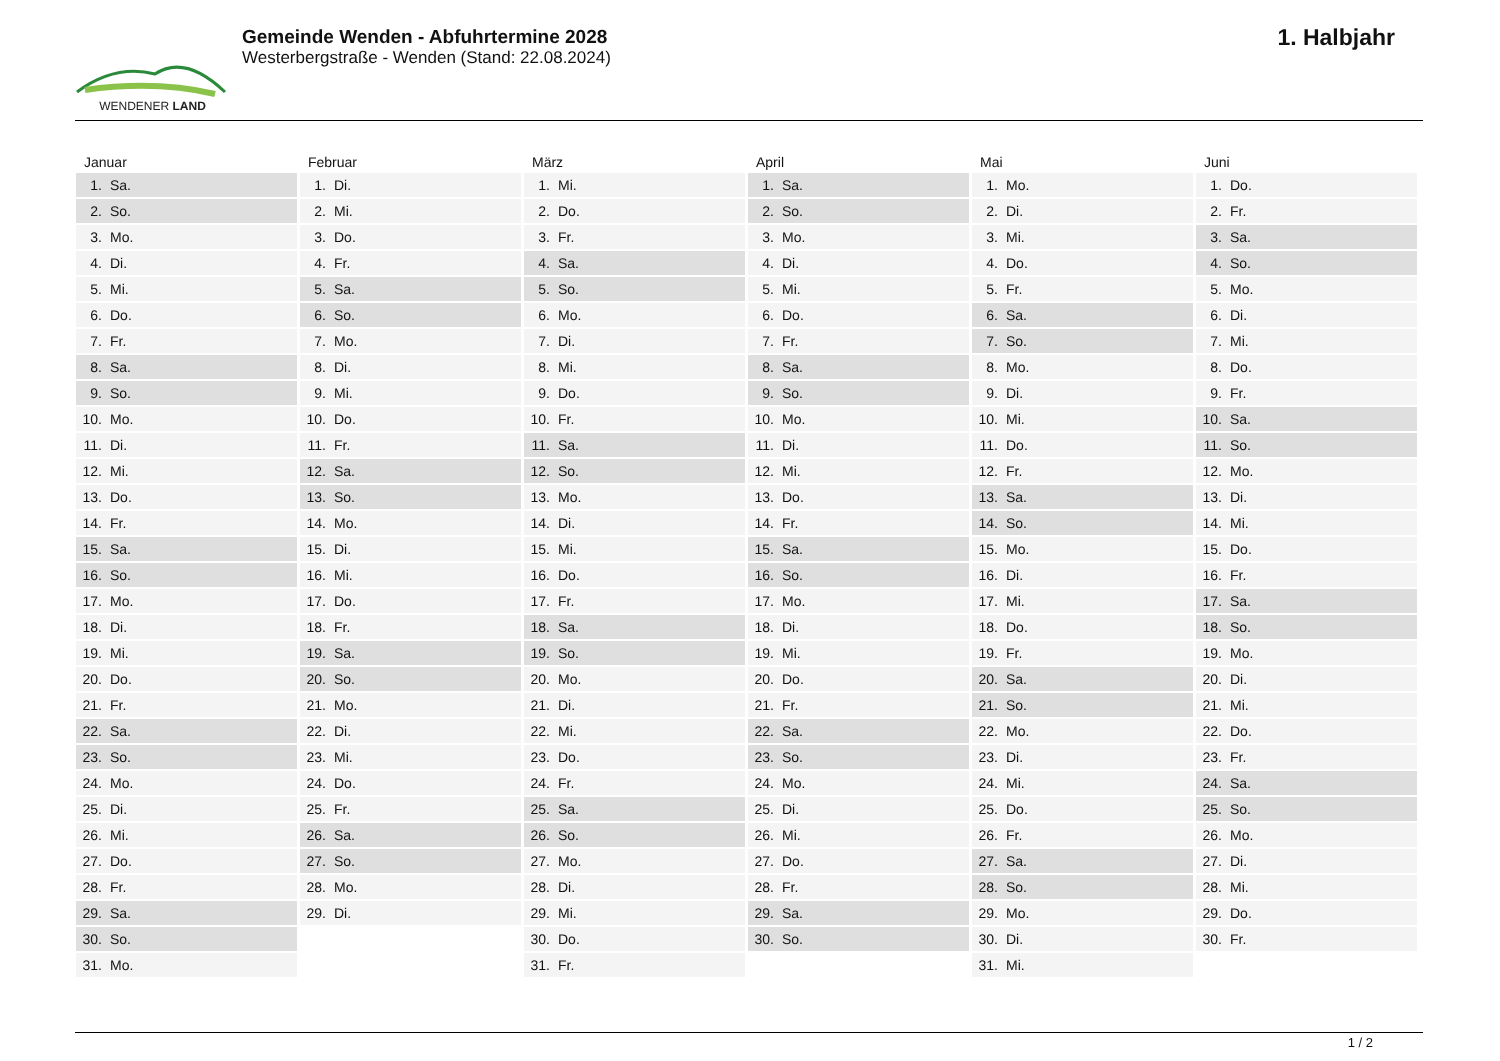WENDENER LAND
Gemeinde Wenden - Abfuhrtermine 2028
Westerbergstraße - Wenden (Stand: 22.08.2024)
1. Halbjahr
Januar
1. Sa.
2. So.
3. Mo.
4. Di.
5. Mi.
6. Do.
7. Fr.
8. Sa.
9. So.
10. Mo.
11. Di.
12. Mi.
13. Do.
14. Fr.
15. Sa.
16. So.
17. Mo.
18. Di.
19. Mi.
20. Do.
21. Fr.
22. Sa.
23. So.
24. Mo.
25. Di.
26. Mi.
27. Do.
28. Fr.
29. Sa.
30. So.
31. Mo.
Februar
1. Di.
2. Mi.
3. Do.
4. Fr.
5. Sa.
6. So.
7. Mo.
8. Di.
9. Mi.
10. Do.
11. Fr.
12. Sa.
13. So.
14. Mo.
15. Di.
16. Mi.
17. Do.
18. Fr.
19. Sa.
20. So.
21. Mo.
22. Di.
23. Mi.
24. Do.
25. Fr.
26. Sa.
27. So.
28. Mo.
29. Di.
März
1. Mi.
2. Do.
3. Fr.
4. Sa.
5. So.
6. Mo.
7. Di.
8. Mi.
9. Do.
10. Fr.
11. Sa.
12. So.
13. Mo.
14. Di.
15. Mi.
16. Do.
17. Fr.
18. Sa.
19. So.
20. Mo.
21. Di.
22. Mi.
23. Do.
24. Fr.
25. Sa.
26. So.
27. Mo.
28. Di.
29. Mi.
30. Do.
31. Fr.
April
1. Sa.
2. So.
3. Mo.
4. Di.
5. Mi.
6. Do.
7. Fr.
8. Sa.
9. So.
10. Mo.
11. Di.
12. Mi.
13. Do.
14. Fr.
15. Sa.
16. So.
17. Mo.
18. Di.
19. Mi.
20. Do.
21. Fr.
22. Sa.
23. So.
24. Mo.
25. Di.
26. Mi.
27. Do.
28. Fr.
29. Sa.
30. So.
Mai
1. Mo.
2. Di.
3. Mi.
4. Do.
5. Fr.
6. Sa.
7. So.
8. Mo.
9. Di.
10. Mi.
11. Do.
12. Fr.
13. Sa.
14. So.
15. Mo.
16. Di.
17. Mi.
18. Do.
19. Fr.
20. Sa.
21. So.
22. Mo.
23. Di.
24. Mi.
25. Do.
26. Fr.
27. Sa.
28. So.
29. Mo.
30. Di.
31. Mi.
Juni
1. Do.
2. Fr.
3. Sa.
4. So.
5. Mo.
6. Di.
7. Mi.
8. Do.
9. Fr.
10. Sa.
11. So.
12. Mo.
13. Di.
14. Mi.
15. Do.
16. Fr.
17. Sa.
18. So.
19. Mo.
20. Di.
21. Mi.
22. Do.
23. Fr.
24. Sa.
25. So.
26. Mo.
27. Di.
28. Mi.
29. Do.
30. Fr.
1 / 2